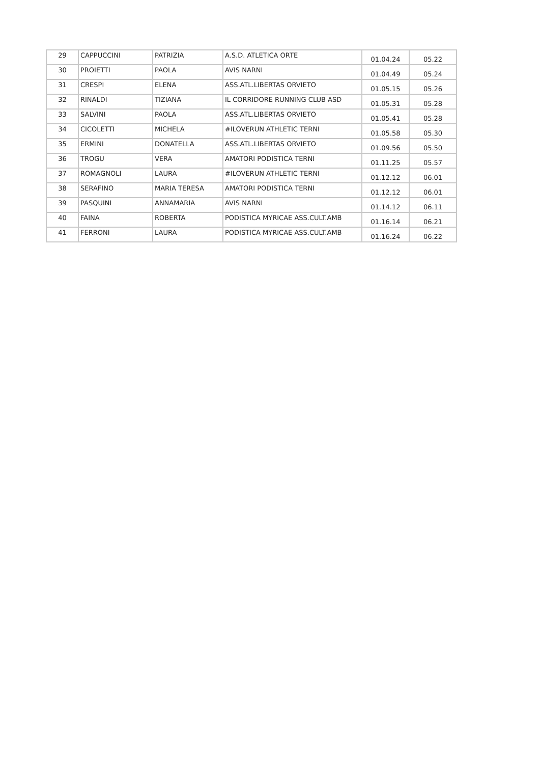| 29 | CAPPUCCINI | PATRIZIA | A.S.D. ATLETICA ORTE | 01.04.24 | 05.22 |
| 30 | PROIETTI | PAOLA | AVIS NARNI | 01.04.49 | 05.24 |
| 31 | CRESPI | ELENA | ASS.ATL.LIBERTAS ORVIETO | 01.05.15 | 05.26 |
| 32 | RINALDI | TIZIANA | IL CORRIDORE RUNNING CLUB ASD | 01.05.31 | 05.28 |
| 33 | SALVINI | PAOLA | ASS.ATL.LIBERTAS ORVIETO | 01.05.41 | 05.28 |
| 34 | CICOLETTI | MICHELA | #ILOVERUN ATHLETIC TERNI | 01.05.58 | 05.30 |
| 35 | ERMINI | DONATELLA | ASS.ATL.LIBERTAS ORVIETO | 01.09.56 | 05.50 |
| 36 | TROGU | VERA | AMATORI PODISTICA TERNI | 01.11.25 | 05.57 |
| 37 | ROMAGNOLI | LAURA | #ILOVERUN ATHLETIC TERNI | 01.12.12 | 06.01 |
| 38 | SERAFINO | MARIA TERESA | AMATORI PODISTICA TERNI | 01.12.12 | 06.01 |
| 39 | PASQUINI | ANNAMARIA | AVIS NARNI | 01.14.12 | 06.11 |
| 40 | FAINA | ROBERTA | PODISTICA MYRICAE ASS.CULT.AMB | 01.16.14 | 06.21 |
| 41 | FERRONI | LAURA | PODISTICA MYRICAE ASS.CULT.AMB | 01.16.24 | 06.22 |